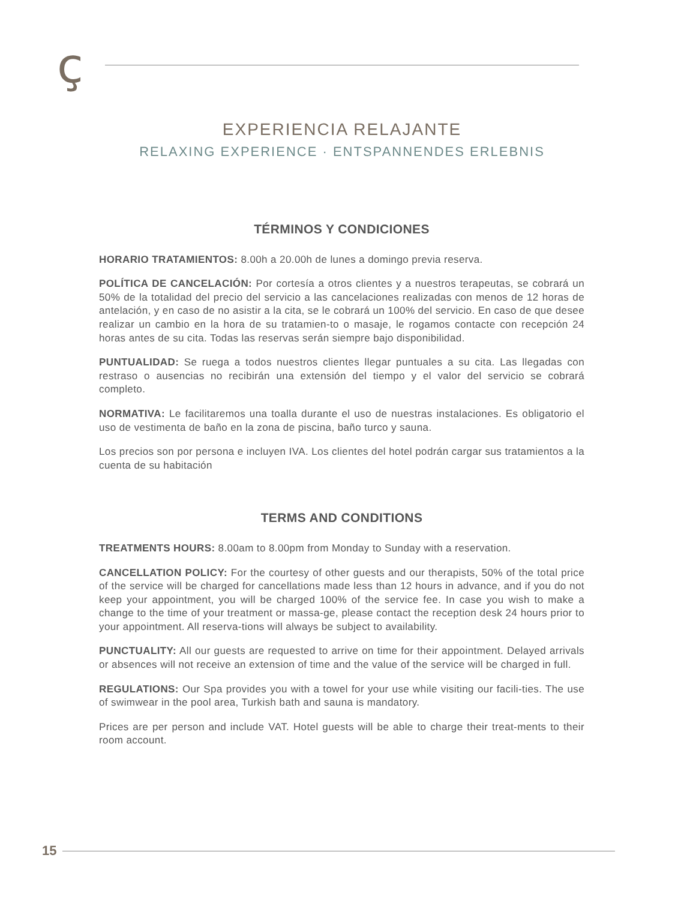ç
EXPERIENCIA RELAJANTE
RELAXING EXPERIENCE · ENTSPANNENDES ERLEBNIS
TÉRMINOS Y CONDICIONES
HORARIO TRATAMIENTOS: 8.00h a 20.00h de lunes a domingo previa reserva.
POLÍTICA DE CANCELACIÓN: Por cortesía a otros clientes y a nuestros terapeutas, se cobrará un 50% de la totalidad del precio del servicio a las cancelaciones realizadas con menos de 12 horas de antelación, y en caso de no asistir a la cita, se le cobrará un 100% del servicio. En caso de que desee realizar un cambio en la hora de su tratamien-to o masaje, le rogamos contacte con recepción 24 horas antes de su cita. Todas las reservas serán siempre bajo disponibilidad.
PUNTUALIDAD: Se ruega a todos nuestros clientes llegar puntuales a su cita. Las llegadas con restraso o ausencias no recibirán una extensión del tiempo y el valor del servicio se cobrará completo.
NORMATIVA: Le facilitaremos una toalla durante el uso de nuestras instalaciones. Es obligatorio el uso de vestimenta de baño en la zona de piscina, baño turco y sauna.
Los precios son por persona e incluyen IVA. Los clientes del hotel podrán cargar sus tratamientos a la cuenta de su habitación
TERMS AND CONDITIONS
TREATMENTS HOURS: 8.00am to 8.00pm from Monday to Sunday with a reservation.
CANCELLATION POLICY: For the courtesy of other guests and our therapists, 50% of the total price of the service will be charged for cancellations made less than 12 hours in advance, and if you do not keep your appointment, you will be charged 100% of the service fee. In case you wish to make a change to the time of your treatment or massa-ge, please contact the reception desk 24 hours prior to your appointment. All reserva-tions will always be subject to availability.
PUNCTUALITY: All our guests are requested to arrive on time for their appointment. Delayed arrivals or absences will not receive an extension of time and the value of the service will be charged in full.
REGULATIONS: Our Spa provides you with a towel for your use while visiting our facili-ties. The use of swimwear in the pool area, Turkish bath and sauna is mandatory.
Prices are per person and include VAT. Hotel guests will be able to charge their treat-ments to their room account.
15